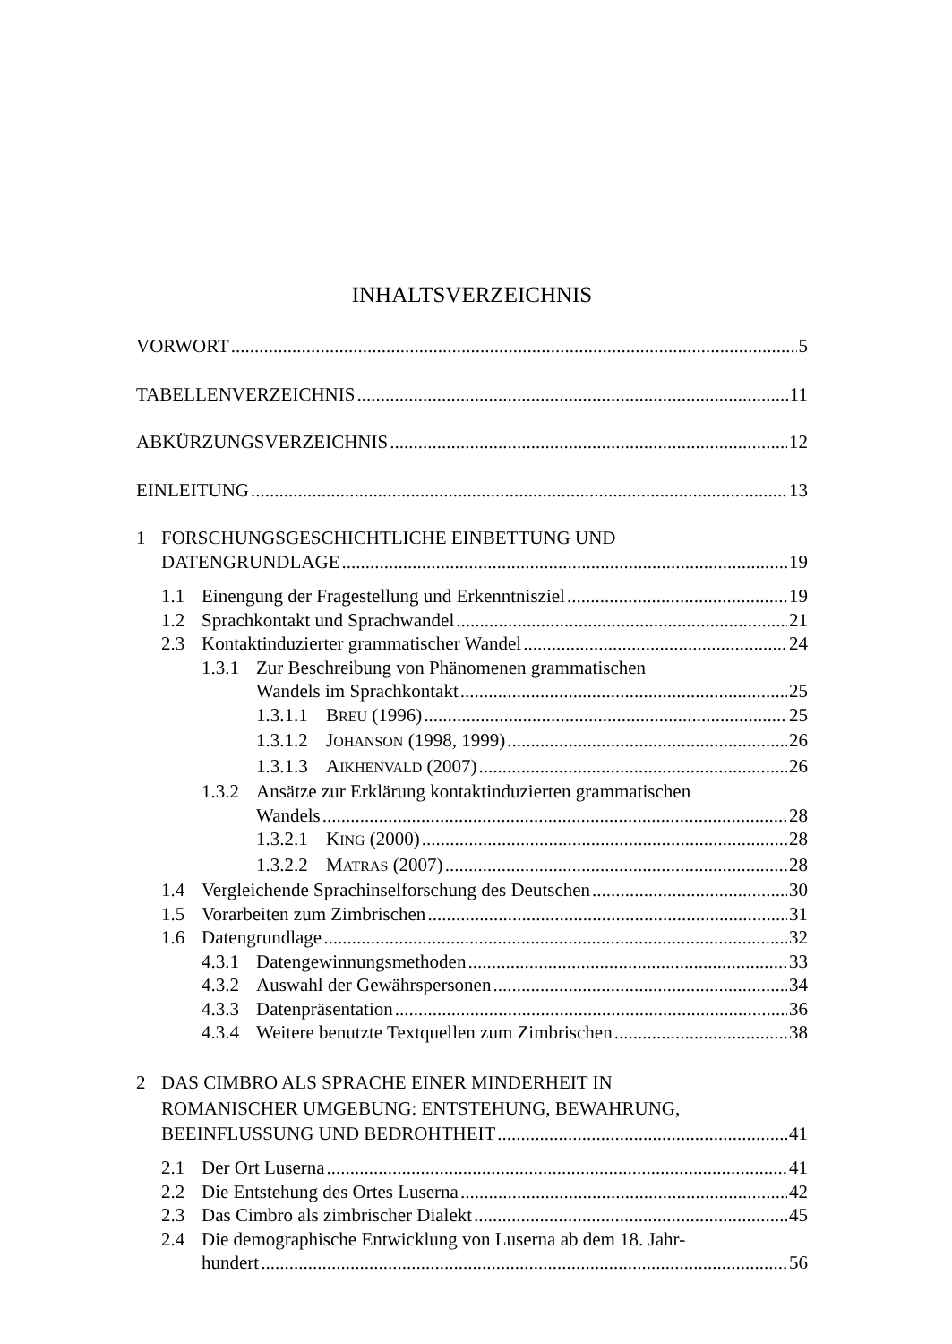INHALTSVERZEICHNIS
VORWORT 5
TABELLENVERZEICHNIS 11
ABKÜRZUNGSVERZEICHNIS 12
EINLEITUNG 13
1 FORSCHUNGSGESCHICHTLICHE EINBETTUNG UND
DATENGRUNDLAGE 19
1.1 Einengung der Fragestellung und Erkenntnisziel 19
1.2 Sprachkontakt und Sprachwandel 21
2.3 Kontaktinduzierter grammatischer Wandel 24
1.3.1 Zur Beschreibung von Phänomenen grammatischen
Wandels im Sprachkontakt 25
1.3.1.1 BREU (1996) 25
1.3.1.2 JOHANSON (1998, 1999) 26
1.3.1.3 AIKHENVALD (2007) 26
1.3.2 Ansätze zur Erklärung kontaktinduzierten grammatischen
Wandels 28
1.3.2.1 KING (2000) 28
1.3.2.2 MATRAS (2007) 28
1.4 Vergleichende Sprachinselforschung des Deutschen 30
1.5 Vorarbeiten zum Zimbrischen 31
1.6 Datengrundlage 32
4.3.1 Datengewinnungsmethoden 33
4.3.2 Auswahl der Gewährspersonen 34
4.3.3 Datenpräsentation 36
4.3.4 Weitere benutzte Textquellen zum Zimbrischen 38
2 DAS CIMBRO ALS SPRACHE EINER MINDERHEIT IN
ROMANISCHER UMGEBUNG: ENTSTEHUNG, BEWAHRUNG,
BEEINFLUSSUNG UND BEDROHTHEIT 41
2.1 Der Ort Luserna 41
2.2 Die Entstehung des Ortes Luserna 42
2.3 Das Cimbro als zimbrischer Dialekt 45
2.4 Die demographische Entwicklung von Luserna ab dem 18. Jahr-
hundert 56